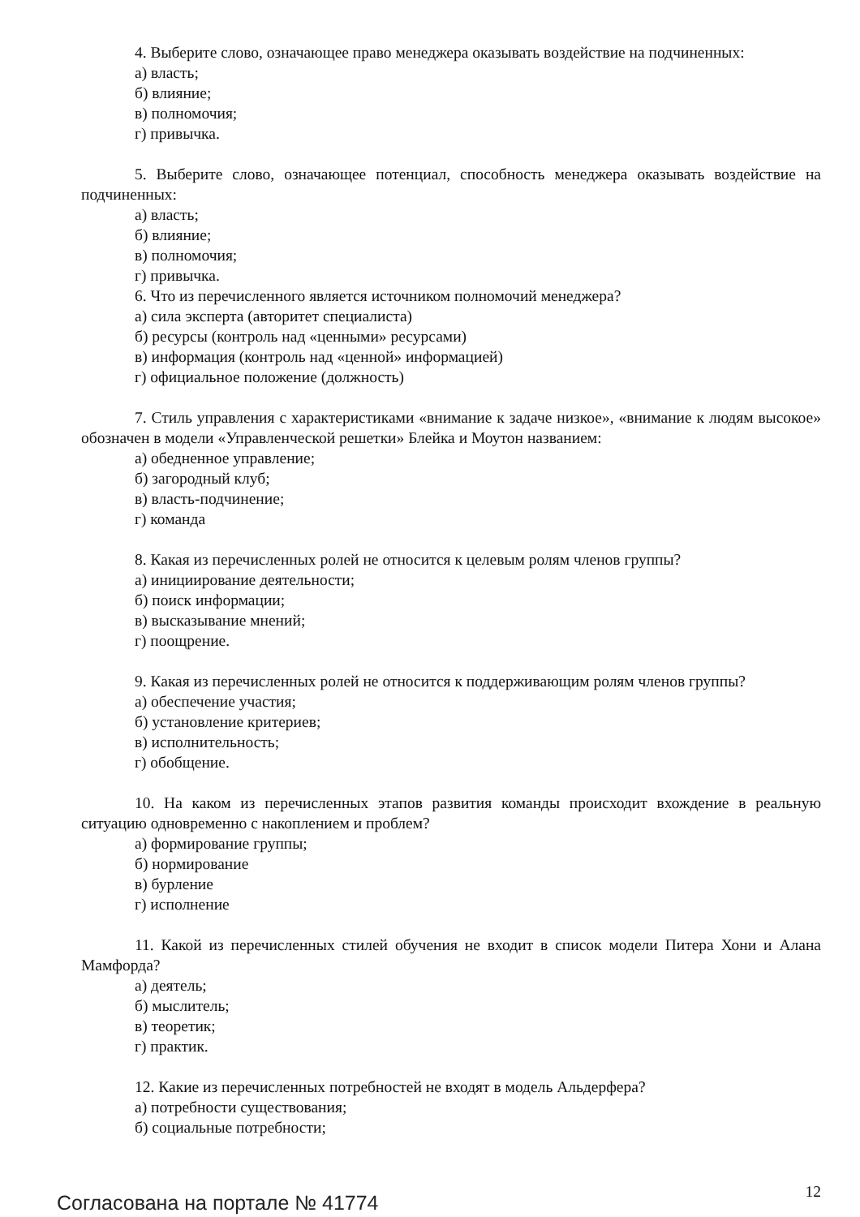4. Выберите слово, означающее право менеджера оказывать воздействие на подчиненных:
а) власть;
б) влияние;
в) полномочия;
г) привычка.
5. Выберите слово, означающее потенциал, способность менеджера оказывать воздействие на подчиненных:
а) власть;
б) влияние;
в) полномочия;
г) привычка.
6. Что из перечисленного является источником полномочий менеджера?
а) сила эксперта (авторитет специалиста)
б) ресурсы (контроль над «ценными» ресурсами)
в) информация (контроль над «ценной» информацией)
г) официальное положение (должность)
7. Стиль управления с характеристиками «внимание к задаче низкое», «внимание к людям высокое» обозначен в модели «Управленческой решетки» Блейка и Моутон названием:
а) обедненное управление;
б) загородный клуб;
в) власть-подчинение;
г) команда
8. Какая из перечисленных ролей не относится к целевым ролям членов группы?
а) инициирование деятельности;
б) поиск информации;
в) высказывание мнений;
г) поощрение.
9. Какая из перечисленных ролей не относится к поддерживающим ролям членов группы?
а) обеспечение участия;
б) установление критериев;
в) исполнительность;
г) обобщение.
10. На каком из перечисленных этапов развития команды происходит вхождение в реальную ситуацию одновременно с накоплением и проблем?
а) формирование группы;
б) нормирование
в) бурление
г) исполнение
11. Какой из перечисленных стилей обучения не входит в список модели Питера Хони и Алана Мамфорда?
а) деятель;
б) мыслитель;
в) теоретик;
г) практик.
12. Какие из перечисленных потребностей не входят в модель Альдерфера?
а) потребности существования;
б) социальные потребности;
Согласована на портале № 41774 12